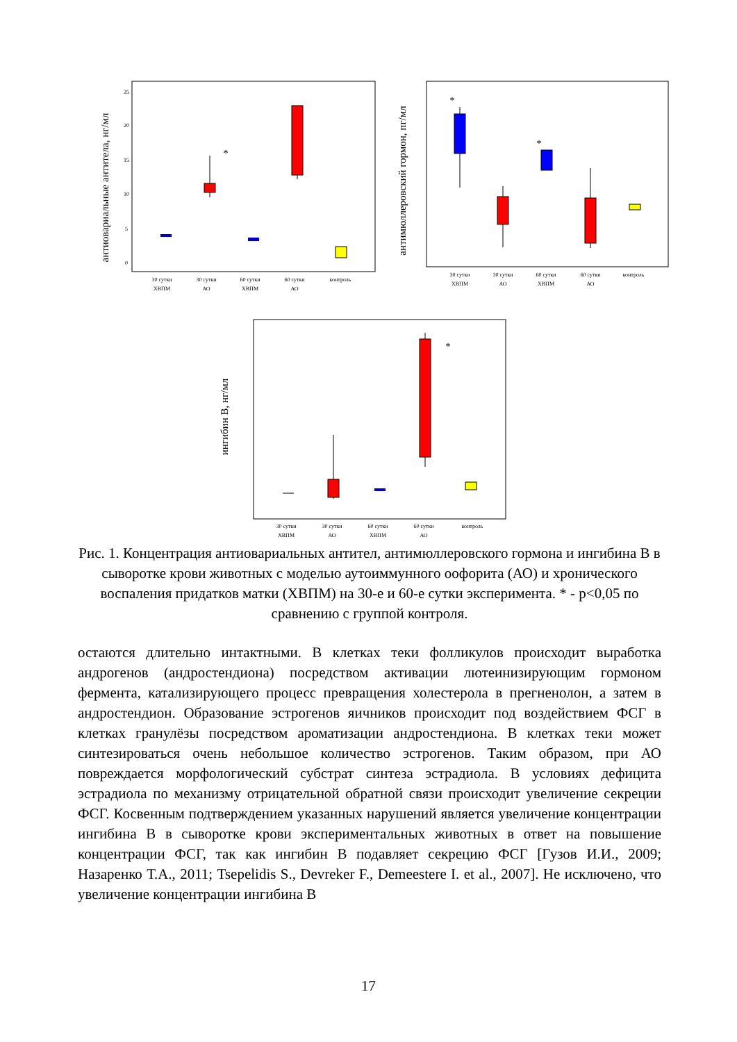антиовариальные антитела, нг/мл
25
20
15
10
5
0
*
30 сутки
ХВПМ
30 сутки
АО
60 сутки
ХВПМ
60 сутки
АО
контроль
антимюллеровский гормон, пг/мл
*
*
30 сутки
ХВПМ
30 сутки
АО
60 сутки
ХВПМ
60 сутки
АО
контроль
ингибин В, нг/мл
*
30 сутки
ХВПМ
30 сутки
АО
60 сутки
ХВПМ
60 сутки
АО
контроль
Рис. 1. Концентрация антиовариальных антител, антимюллеровского гормона и ингибина В в сыворотке крови животных с моделью аутоиммунного оофорита (АО) и хронического воспаления придатков матки (ХВПМ) на 30-е и 60-е сутки эксперимента. * - р<0,05 по сравнению с группой контроля.
остаются длительно интактными. В клетках теки фолликулов происходит выработка андрогенов (андростендиона) посредством активации лютеинизирующим гормоном фермента, катализирующего процесс превращения холестерола в прегненолон, а затем в андростендион. Образование эстрогенов яичников происходит под воздействием ФСГ в клетках гранулёзы посредством ароматизации андростендиона. В клетках теки может синтезироваться очень небольшое количество эстрогенов. Таким образом, при АО повреждается морфологический субстрат синтеза эстрадиола. В условиях дефицита эстрадиола по механизму отрицательной обратной связи происходит увеличение секреции ФСГ. Косвенным подтверждением указанных нарушений является увеличение концентрации ингибина В в сыворотке крови экспериментальных животных в ответ на повышение концентрации ФСГ, так как ингибин В подавляет секрецию ФСГ [Гузов И.И., 2009; Назаренко Т.А., 2011; Tsepelidis S., Devreker F., Demeestere I. et al., 2007]. Не исключено, что увеличение концентрации ингибина В
17